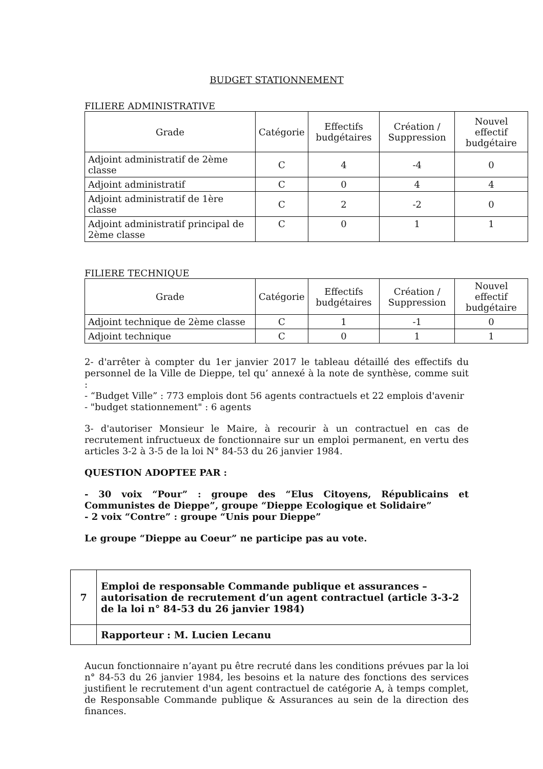BUDGET STATIONNEMENT
FILIERE ADMINISTRATIVE
| Grade | Catégorie | Effectifs budgétaires | Création / Suppression | Nouvel effectif budgétaire |
| --- | --- | --- | --- | --- |
| Adjoint administratif de 2ème classe | C | 4 | -4 | 0 |
| Adjoint administratif | C | 0 | 4 | 4 |
| Adjoint administratif de 1ère classe | C | 2 | -2 | 0 |
| Adjoint administratif principal de 2ème classe | C | 0 | 1 | 1 |
FILIERE TECHNIQUE
| Grade | Catégorie | Effectifs budgétaires | Création / Suppression | Nouvel effectif budgétaire |
| --- | --- | --- | --- | --- |
| Adjoint technique de 2ème classe | C | 1 | -1 | 0 |
| Adjoint technique | C | 0 | 1 | 1 |
2- d'arrêter à compter du 1er janvier 2017 le tableau détaillé des effectifs du personnel de la Ville de Dieppe, tel qu’ annexé à la note de synthèse, comme suit :
- “Budget Ville” : 773 emplois dont 56 agents contractuels et 22 emplois d'avenir
- "budget stationnement" : 6 agents
3- d'autoriser Monsieur le Maire, à recourir à un contractuel en cas de recrutement infructueux de fonctionnaire sur un emploi permanent, en vertu des articles 3-2 à 3-5 de la loi N° 84-53 du 26 janvier 1984.
QUESTION ADOPTEE PAR :
- 30 voix “Pour” : groupe des “Elus Citoyens, Républicains et Communistes de Dieppe”, groupe “Dieppe Ecologique et Solidaire”
- 2 voix “Contre” : groupe “Unis pour Dieppe”
Le groupe “Dieppe au Coeur” ne participe pas au vote.
| 7 | Emploi de responsable Commande publique et assurances – autorisation de recrutement d’un agent contractuel (article 3-3-2 de la loi n° 84-53 du 26 janvier 1984) |
| | Rapporteur : M. Lucien Lecanu |
Aucun fonctionnaire n’ayant pu être recruté dans les conditions prévues par la loi n° 84-53 du 26 janvier 1984, les besoins et la nature des fonctions des services justifient le recrutement d'un agent contractuel de catégorie A, à temps complet, de Responsable Commande publique & Assurances au sein de la direction des finances.